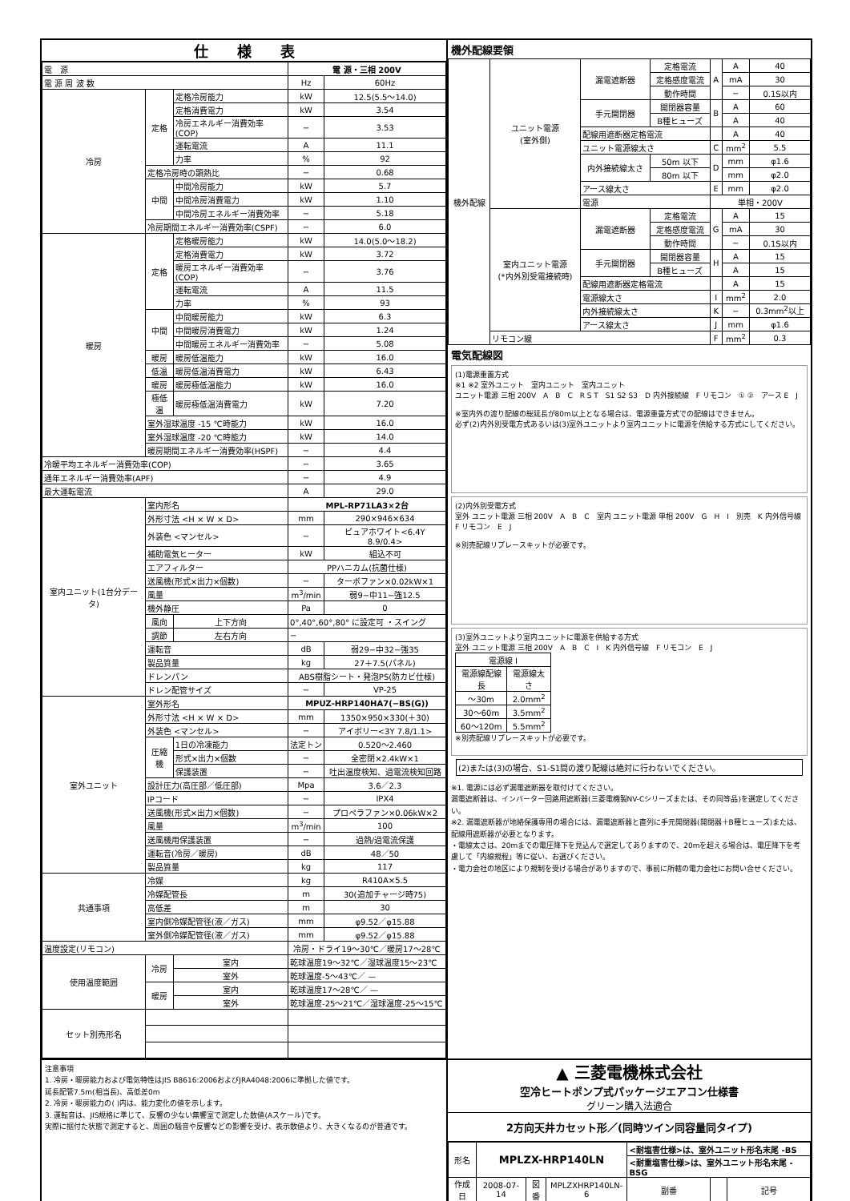仕　　様　　表
| 電 源 | | | 電 源・三相 200V | |
| 電 源 周 波 数 | | | Hz | 60Hz |
| 冷房 | 定格 | 定格冷房能力 | kW | 12.5(5.5〜14.0) |
| | | 定格消費電力 | kW | 3.54 |
| | | 冷房エネルギー消費効率(COP) | − | 3.53 |
| | | 運転電流 | A | 11.1 |
| | | 力率 | % | 92 |
| | 定格冷房時の顕熱比 | | − | 0.68 |
| | 中間 | 中間冷房能力 | kW | 5.7 |
| | | 中間冷房消費電力 | kW | 1.10 |
| | | 中間冷房エネルギー消費効率 | − | 5.18 |
| | 冷房期間エネルギー消費効率(CSPF) | | − | 6.0 |
| 暖房 | 定格 | 定格暖房能力 | kW | 14.0(5.0〜18.2) |
| | | 定格消費電力 | kW | 3.72 |
| | | 暖房エネルギー消費効率(COP) | − | 3.76 |
| | | 運転電流 | A | 11.5 |
| | | 力率 | % | 93 |
| | 中間 | 中間暖房能力 | kW | 6.3 |
| | | 中間暖房消費電力 | kW | 1.24 |
| | | 中間暖房エネルギー消費効率 | − | 5.08 |
| | 暖房 | 暖房低温能力 | kW | 16.0 |
| | 低温 | 暖房低温消費電力 | kW | 6.43 |
| | 暖房 | 暖房極低温能力 | kW | 16.0 |
| | 極低温 | 暖房極低温消費電力 | kW | 7.20 |
| | 室外湿球温度 -15 ℃時能力 | | kW | 16.0 |
| | 室外湿球温度 -20 ℃時能力 | | kW | 14.0 |
| | 暖房期間エネルギー消費効率(HSPF) | | − | 4.4 |
| 冷暖平均エネルギー消費効率(COP) | | | − | 3.65 |
| 通年エネルギー消費効率(APF) | | | − | 4.9 |
| 最大運転電流 | | | A | 29.0 |
| 室内ユニット(1台分データ) | 室内形名 | | MPL-RP71LA3×2台 | |
| | 外形寸法 <H × W × D> | | mm | 290×946×634 |
| | 外装色 <マンセル> | | − | ピュアホワイト<6.4Y 8.9/0.4> |
| | 補助電気ヒーター | | kW | 組込不可 |
| | エアフィルター | | PPハニカム(抗菌仕様) | |
| | 送風機(形式×出力×個数) | | − | ターボファン×0.02kW×1 |
| | 風量 | | m<sup>3</sup>/min | 弱9−中11−強12.5 |
| | 機外静圧 | | Pa | 0 |
| | 風向 | 上下方向 | 0°,40°,60°,80° に設定可 ・スイング | |
| | 調節 | 左右方向 | − | |
| | 運転音 | | dB | 弱29−中32−強35 |
| | 製品質量 | | kg | 27＋7.5(パネル) |
| | ドレンパン | | ABS樹脂シート・発泡PS(防カビ仕様) | |
| | ドレン配管サイズ | | − | VP-25 |
| 室外ユニット | 室外形名 | | MPUZ-HRP140HA7(−BS(G)) | |
| | 外形寸法 <H × W × D> | | mm | 1350×950×330(＋30) |
| | 外装色 <マンセル> | | − | アイボリー<3Y 7.8/1.1> |
| | 圧縮機 | 1日の冷凍能力 | 法定トン | 0.520〜2.460 |
| | | 形式×出力×個数 | − | 全密閉×2.4kW×1 |
| | | 保護装置 | − | 吐出温度検知、過電流検知回路 |
| | 設計圧力(高圧部／低圧部) | | Mpa | 3.6／2.3 |
| | IPコード | | − | IPX4 |
| | 送風機(形式×出力×個数) | | − | プロペラファン×0.06kW×2 |
| | 風量 | | m<sup>3</sup>/min | 100 |
| | 送風機用保護装置 | | − | 過熱/過電流保護 |
| | 運転音(冷房／暖房) | | dB | 48／50 |
| | 製品質量 | | kg | 117 |
| 共通事項 | 冷媒 | | kg | R410A×5.5 |
| | 冷媒配管長 | | m | 30(追加チャージ時75) |
| | 高低差 | | m | 30 |
| | 室内側冷媒配管径(液／ガス) | | mm | φ9.52／φ15.88 |
| | 室外側冷媒配管径(液／ガス) | | mm | φ9.52／φ15.88 |
| 温度設定(リモコン) | | | 冷房・ドライ19〜30℃／暖房17〜28℃ | |
| 使用温度範囲 | 冷房 | 室内 | 乾球温度19〜32℃／湿球温度15〜23℃ | |
| | | 室外 | 乾球温度-5〜43℃／ — | |
| | 暖房 | 室内 | 乾球温度17〜28℃／ — | |
| | | 室外 | 乾球温度-25〜21℃／湿球温度-25〜15℃ | |
| セット別売形名 | | | | |
機外配線要領
| 機外配線 | ユニット電源 (室外側) | 漏電遮断器 | 定格電流 | A | A | 40 |
| | | | 定格感度電流 | | mA | 30 |
| | | | 動作時間 | | − | 0.1S以内 |
| | | 手元開閉器 | 開閉器容量 | B | A | 60 |
| | | | B種ヒューズ | | A | 40 |
| | | 配線用遮断器定格電流 | | | A | 40 |
| | | ユニット電源線太さ | | C | mm<sup>2</sup> | 5.5 |
| | | 内外接続線太さ | 50m 以下 | D | mm | φ1.6 |
| | | | 80m 以下 | | mm | φ2.0 |
| | | アース線太さ | | E | mm | φ2.0 |
| | | 電源 | | 単相・200V | | |
| | 室内ユニット電源 (*内外別受電接続時) | 漏電遮断器 | 定格電流 | G | A | 15 |
| | | | 定格感度電流 | | mA | 30 |
| | | | 動作時間 | | − | 0.1S以内 |
| | | 手元開閉器 | 開閉器容量 | H | A | 15 |
| | | | B種ヒューズ | | A | 15 |
| | | 配線用遮断器定格電流 | | | A | 15 |
| | | 電源線太さ | | I | mm<sup>2</sup> | 2.0 |
| | | 内外接続線太さ | | K | − | 0.3mm<sup>2</sup>以上 |
| | | アース線太さ | | J | mm | φ1.6 |
| | リモコン線 | | | F | mm<sup>2</sup> | 0.3 |
電気配線図
(1)電源重置方式
※1 ※2 室外ユニット　室内ユニット　室内ユニット
ユニット電源 三相 200V　A　B　C　R S T　S1 S2 S3　D 内外接続線　F リモコン　① ②　アース E　J
※室内外の渡り配線の総延長が80m以上となる場合は、電源重畳方式での配線はできません。
必ず(2)内外別受電方式あるいは(3)室外ユニットより室内ユニットに電源を供給する方式にしてください。
(2)内外別受電方式
室外 ユニット電源 三相 200V　A　B　C　室内 ユニット電源 単相 200V　G　H　I　別売　K 内外信号線　F リモコン　E　J
※別売配線リプレースキットが必要です。
(3)室外ユニットより室内ユニットに電源を供給する方式
室外 ユニット電源 三相 200V　A　B　C　I　K 内外信号線　F リモコン　E　J
| 電源線 I | |
| 電源線配線長 | 電源線太さ |
| 〜30m | 2.0mm<sup>2</sup> |
| 30〜60m | 3.5mm<sup>2</sup> |
| 60〜120m | 5.5mm<sup>2</sup> |
※別売配線リプレースキットが必要です。
(2)または(3)の場合、S1-S1間の渡り配線は絶対に行わないでください。
※1. 電源には必ず漏電遮断器を取付けてください。
漏電遮断器は、インバーター回路用遮断器(三菱電機製NV-Cシリーズまたは、その同等品)を選定してください。
※2. 漏電遮断器が地絡保護専用の場合には、漏電遮断器と直列に手元開閉器(開閉器＋B種ヒューズ)または、配線用遮断器が必要となります。
・電線太さは、20mまでの電圧降下を見込んで選定してありますので、20mを超える場合は、電圧降下を考慮して「内線規程」等に従い、お選びください。
・電力会社の地区により規制を受ける場合がありますので、事前に所轄の電力会社にお問い合せください。
注意事項
1. 冷房・暖房能力および電気特性はJIS B8616:2006およびJRA4048:2006に準拠した値です。
延長配管7.5m(相当長)、高低差0m
2. 冷房・暖房能力の( )内は、能力変化の値を示します。
3. 運転音は、JIS規格に準じて、反響の少ない無響室で測定した数値(Aスケール)です。
実際に据付た状態で測定すると、周囲の騒音や反響などの影響を受け、表示数値より、大きくなるのが普通です。
▲ 三菱電機株式会社
空冷ヒートポンプ式パッケージエアコン仕様書
グリーン購入法適合
2方向天井カセット形／(同時ツイン同容量同タイプ)
| 形名 | MPLZX-HRP140LN | | | <耐塩害仕様>は、室外ユニット形名末尾 -BS | | |
| | | | | <耐重塩害仕様>は、室外ユニット形名末尾 -BSG | | |
| 作成日 | 2008-07-14 | 図番 | MPLZXHRP140LN-6 | 副番 | | 記号 |